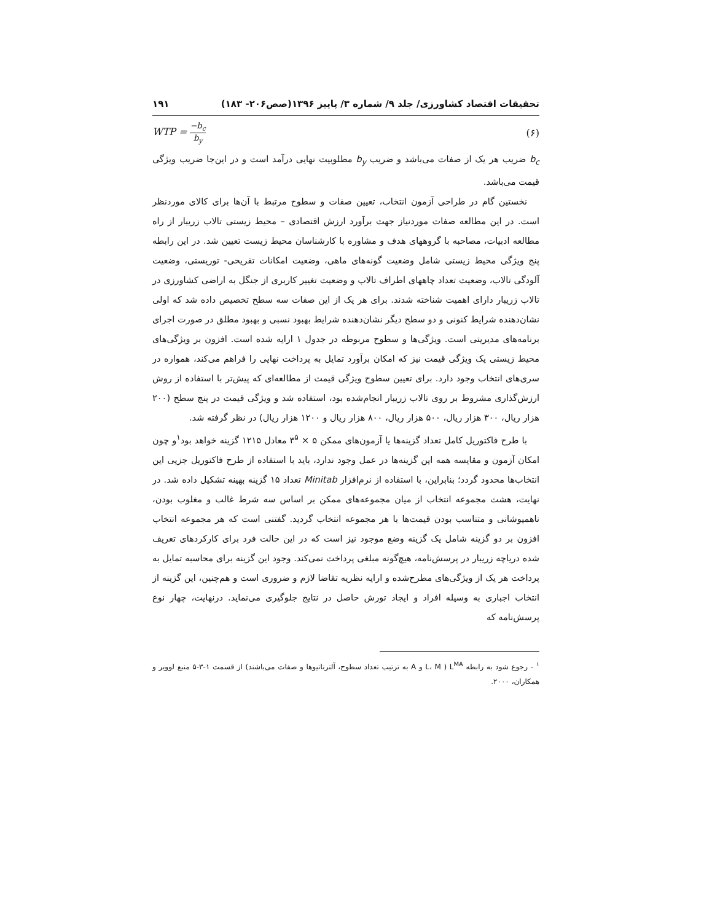تحقیقات اقتصاد کشاورزی/ جلد ۹/ شماره ۳/ پاییز ۱۳۹۶(صص۲۰۶- ۱۸۳) ۱۹۱
WTP = −b<sub>c</sub> b<sub>y</sub> (۶)
b<sub>c</sub> ضریب هر یک از صفات می‌باشد و ضریب b<sub>y</sub> مطلوبیت نهایی درآمد است و در این‌جا ضریب ویژگی قیمت می‌باشد.
نخستین گام در طراحی آزمون انتخاب، تعیین صفات و سطوح مرتبط با آن‌ها برای کالای موردنظر است. در این مطالعه صفات موردنیاز جهت برآورد ارزش اقتصادی – محیط زیستی تالاب زریبار از راه مطالعه ادبیات، مصاحبه با گروههای هدف و مشاوره با کارشناسان محیط زیست تعیین شد. در این رابطه پنج ویژگی محیط زیستی شامل وضعیت گونه‌های ماهی، وضعیت امکانات تفریحی- توریستی، وضعیت آلودگی تالاب، وضعیت تعداد چاههای اطراف تالاب و وضعیت تغییر کاربری از جنگل به اراضی کشاورزی در تالاب زریبار دارای اهمیت شناخته شدند. برای هر یک از این صفات سه سطح تخصیص داده شد که اولی نشان‌دهنده شرایط کنونی و دو سطح دیگر نشان‌دهنده شرایط بهبود نسبی و بهبود مطلق در صورت اجرای برنامه‌های مدیریتی است. ویژگی‌ها و سطوح مربوطه در جدول ۱ ارایه شده است. افزون بر ویژگی‌های محیط زیستی یک ویژگی قیمت نیز که امکان برآورد تمایل به پرداخت نهایی را فراهم می‌کند، همواره در سری‌های انتخاب وجود دارد. برای تعیین سطوح ویژگی قیمت از مطالعه‌ای که پیش‌تر با استفاده از روش ارزش‌گذاری مشروط بر روی تالاب زریبار انجام‌شده بود، استفاده شد و ویژگی قیمت در پنج سطح (۲۰۰ هزار ریال، ۳۰۰ هزار ریال، ۵۰۰ هزار ریال، ۸۰۰ هزار ریال و ۱۲۰۰ هزار ریال) در نظر گرفته شد.
با طرح فاکتوریل کامل تعداد گزینه‌ها یا آزمون‌های ممکن ۵ × ۳<sup>۵</sup> معادل ۱۲۱۵ گزینه خواهد بود<sup>۱</sup>و چون امکان آزمون و مقایسه همه این گزینه‌ها در عمل وجود ندارد، باید با استفاده از طرح فاکتوریل جزیی این انتخاب‌ها محدود گردد؛ بنابراین، با استفاده از نرم‌افزار Minitab تعداد ۱۵ گزینه بهینه تشکیل داده شد. در نهایت، هشت مجموعه انتخاب از میان مجموعه‌های ممکن بر اساس سه شرط غالب و مغلوب بودن، ناهمپوشانی و متناسب بودن قیمت‌ها با هر مجموعه انتخاب گردید. گفتنی است که هر مجموعه انتخاب افزون بر دو گزینه شامل یک گزینه وضع موجود نیز است که در این حالت فرد برای کارکردهای تعریف شده دریاچه زریبار در پرسش‌نامه، هیچ‌گونه مبلغی پرداخت نمی‌کند. وجود این گزینه برای محاسبه تمایل به پرداخت هر یک از ویژگی‌های مطرح‌شده و ارایه نظریه تقاضا لازم و ضروری است و هم‌چنین، این گزینه از انتخاب اجباری به وسیله افراد و ایجاد تورش حاصل در نتایج جلوگیری می‌نماید. درنهایت، چهار نوع پرسش‌نامه که
<sup>۱</sup> - رجوع شود به رابطه L<sup>MA</sup> ( L، M و A به ترتیب تعداد سطوح، آلترناتیوها و صفات می‌باشند) از قسمت ۱-۳-۵ منبع لوویر و همکاران، ۲۰۰۰.